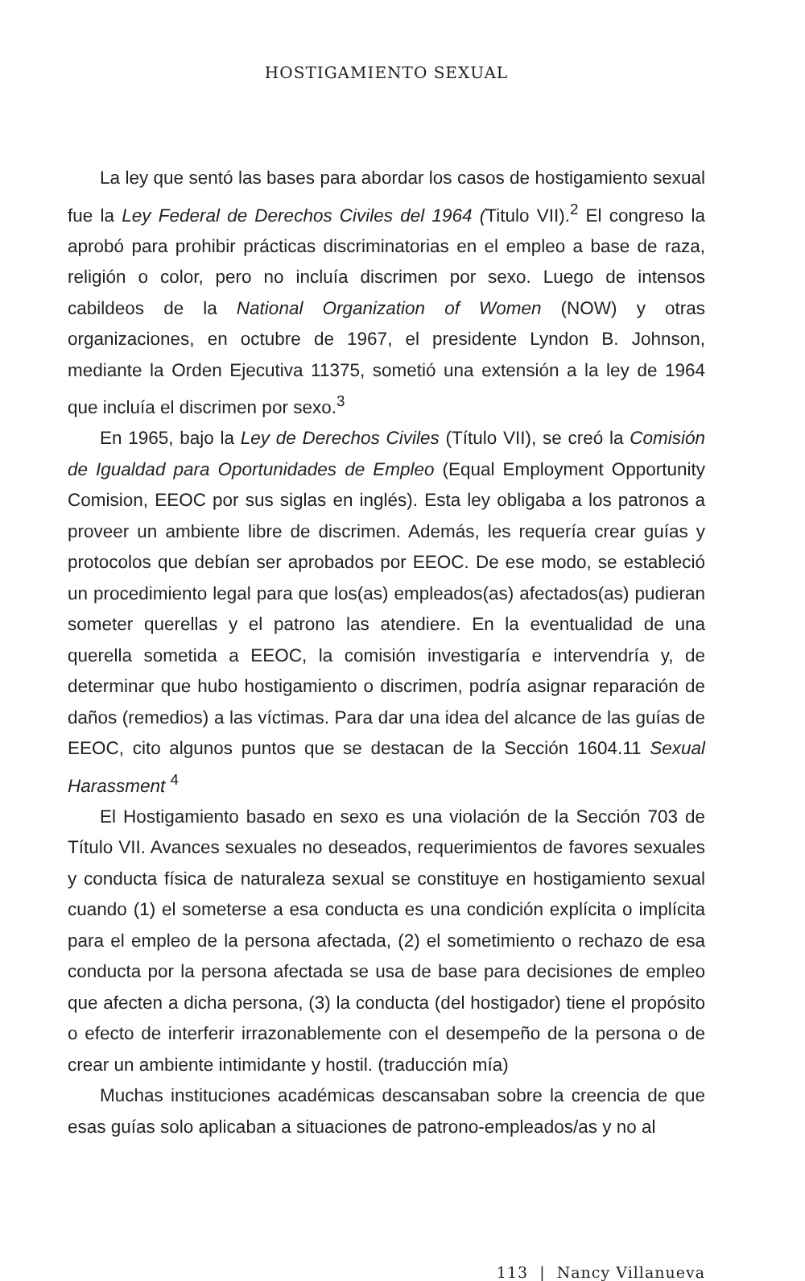HOSTIGAMIENTO SEXUAL
La ley que sentó las bases para abordar los casos de hostigamiento sexual fue la Ley Federal de Derechos Civiles del 1964 (Titulo VII).<sup>2</sup> El congreso la aprobó para prohibir prácticas discriminatorias en el empleo a base de raza, religión o color, pero no incluía discrimen por sexo. Luego de intensos cabildeos de la National Organization of Women (NOW) y otras organizaciones, en octubre de 1967, el presidente Lyndon B. Johnson, mediante la Orden Ejecutiva 11375, sometió una extensión a la ley de 1964 que incluía el discrimen por sexo.<sup>3</sup>
En 1965, bajo la Ley de Derechos Civiles (Título VII), se creó la Comisión de Igualdad para Oportunidades de Empleo (Equal Employment Opportunity Comision, EEOC por sus siglas en inglés). Esta ley obligaba a los patronos a proveer un ambiente libre de discrimen. Además, les requería crear guías y protocolos que debían ser aprobados por EEOC. De ese modo, se estableció un procedimiento legal para que los(as) empleados(as) afectados(as) pudieran someter querellas y el patrono las atendiere. En la eventualidad de una querella sometida a EEOC, la comisión investigaría e intervendría y, de determinar que hubo hostigamiento o discrimen, podría asignar reparación de daños (remedios) a las víctimas. Para dar una idea del alcance de las guías de EEOC, cito algunos puntos que se destacan de la Sección 1604.11 Sexual Harassment <sup>4</sup>
El Hostigamiento basado en sexo es una violación de la Sección 703 de Título VII. Avances sexuales no deseados, requerimientos de favores sexuales y conducta física de naturaleza sexual se constituye en hostigamiento sexual cuando (1) el someterse a esa conducta es una condición explícita o implícita para el empleo de la persona afectada, (2) el sometimiento o rechazo de esa conducta por la persona afectada se usa de base para decisiones de empleo que afecten a dicha persona, (3) la conducta (del hostigador) tiene el propósito o efecto de interferir irrazonablemente con el desempeño de la persona o de crear un ambiente intimidante y hostil. (traducción mía)
Muchas instituciones académicas descansaban sobre la creencia de que esas guías solo aplicaban a situaciones de patrono-empleados/as y no al
113 | Nancy Villanueva